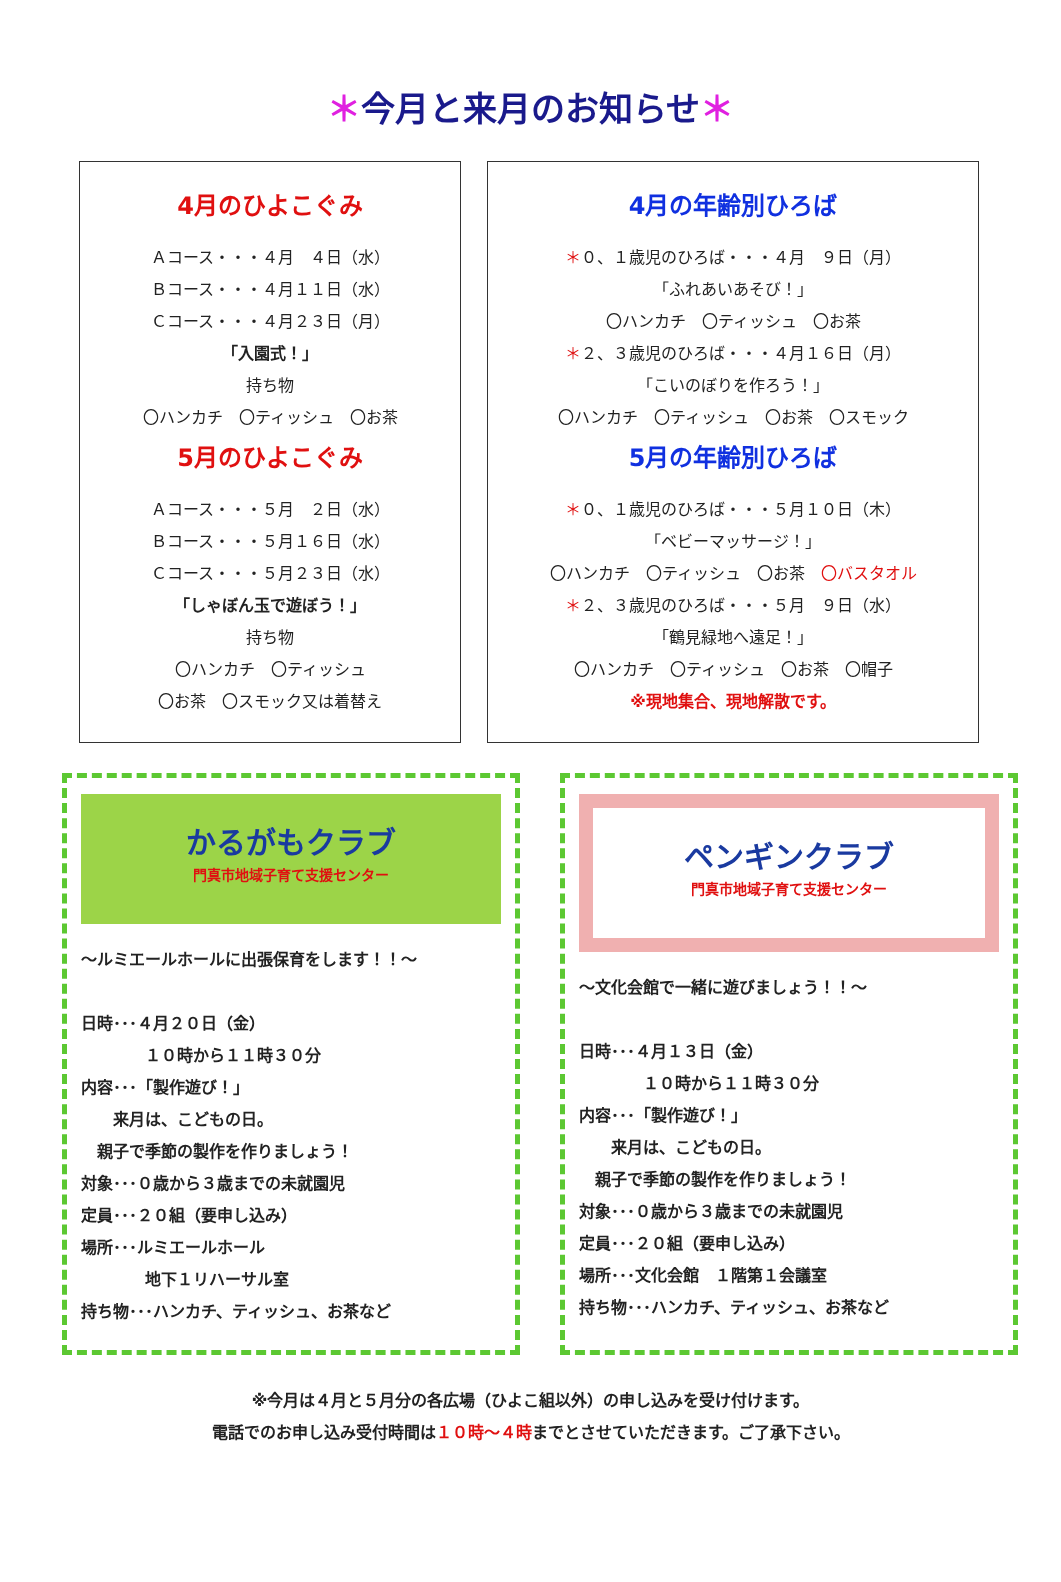＊今月と来月のお知らせ＊
4月のひよこぐみ
Ａコース・・・４月　４日（水）
Ｂコース・・・４月１１日（水）
Ｃコース・・・４月２３日（月）
「入園式！」
持ち物
〇ハンカチ　〇ティッシュ　〇お茶
5月のひよこぐみ
Ａコース・・・５月　２日（水）
Ｂコース・・・５月１６日（水）
Ｃコース・・・５月２３日（水）
「しゃぼん玉で遊ぼう！」
持ち物
〇ハンカチ　〇ティッシュ
〇お茶　〇スモック又は着替え
4月の年齢別ひろば
＊０、１歳児のひろば・・・４月　９日（月）
「ふれあいあそび！」
〇ハンカチ　〇ティッシュ　〇お茶
＊２、３歳児のひろば・・・４月１６日（月）
「こいのぼりを作ろう！」
〇ハンカチ　〇ティッシュ　〇お茶　〇スモック
5月の年齢別ひろば
＊０、１歳児のひろば・・・５月１０日（木）
「ベビーマッサージ！」
〇ハンカチ　〇ティッシュ　〇お茶　〇バスタオル
＊２、３歳児のひろば・・・５月　９日（水）
「鶴見緑地へ遠足！」
〇ハンカチ　〇ティッシュ　〇お茶　〇帽子
※現地集合、現地解散です。
かるがもクラブ
門真市地域子育て支援センター
～ルミエールホールに出張保育をします！！～
日時･･･４月２０日（金）
　　　　１０時から１１時３０分
内容･･･「製作遊び！」
　　来月は、こどもの日。
　親子で季節の製作を作りましょう！
対象･･･０歳から３歳までの未就園児
定員･･･２０組（要申し込み）
場所･･･ルミエールホール
　　　　地下１リハーサル室
持ち物･･･ハンカチ、ティッシュ、お茶など
ペンギンクラブ
門真市地域子育て支援センター
～文化会館で一緒に遊びましょう！！～
日時･･･４月１３日（金）
　　　　１０時から１１時３０分
内容･･･「製作遊び！」
　　来月は、こどもの日。
　親子で季節の製作を作りましょう！
対象･･･０歳から３歳までの未就園児
定員･･･２０組（要申し込み）
場所･･･文化会館　１階第１会議室
持ち物･･･ハンカチ、ティッシュ、お茶など
※今月は４月と５月分の各広場（ひよこ組以外）の申し込みを受け付けます。
電話でのお申し込み受付時間は１０時～４時までとさせていただきます。ご了承下さい。